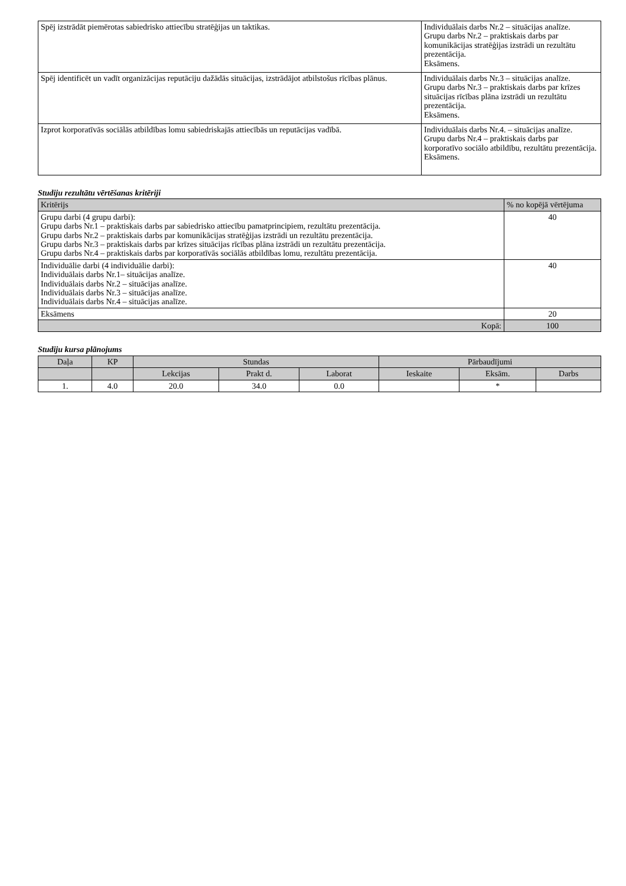| Spēj izstrādāt piemērotas sabiedrisko attiecību stratēģijas un taktikas. | Individuālais darbs Nr.2 – situācijas analīze. Grupu darbs Nr.2 – praktiskais darbs par komunikācijas stratēģijas izstrādi un rezultātu prezentācija. Eksāmens. |
| Spēj identificēt un vadīt organizācijas reputāciju dažādās situācijas, izstrādājot atbilstošus rīcības plānus. | Individuālais darbs Nr.3 – situācijas analīze. Grupu darbs Nr.3 – praktiskais darbs par krīzes situācijas rīcības plāna izstrādi un rezultātu prezentācija. Eksāmens. |
| Izprot korporatīvās sociālās atbildības lomu sabiedriskajās attiecībās un reputācijas vadībā. | Individuālais darbs Nr.4. – situācijas analīze. Grupu darbs Nr.4 – praktiskais darbs par korporatīvo sociālo atbildību, rezultātu prezentācija. Eksāmens. |
Studiju rezultātu vērtēšanas kritēriji
| Kritērijs | % no kopējā vērtējuma |
| --- | --- |
| Grupu darbi (4 grupu darbi): Grupu darbs Nr.1 – praktiskais darbs par sabiedrisko attiecību pamatprincipiem, rezultātu prezentācija. Grupu darbs Nr.2 – praktiskais darbs par komunikācijas stratēģijas izstrādi un rezultātu prezentācija. Grupu darbs Nr.3 – praktiskais darbs par krīzes situācijas rīcības plāna izstrādi un rezultātu prezentācija. Grupu darbs Nr.4 – praktiskais darbs par korporatīvās sociālās atbildības lomu, rezultātu prezentācija. | 40 |
| Individuālie darbi (4 individuālie darbi): Individuālais darbs Nr.1– situācijas analīze. Individuālais darbs Nr.2 – situācijas analīze. Individuālais darbs Nr.3 – situācijas analīze. Individuālais darbs Nr.4 – situācijas analīze. | 40 |
| Eksāmens | 20 |
| Kopā: | 100 |
Studiju kursa plānojums
| Daļa | KP | Stundas | | | Pārbaudījumi | | |
| --- | --- | --- | --- | --- | --- | --- | --- |
| | | Lekcijas | Prakt d. | Laborat | Ieskaite | Eksām. | Darbs |
| 1. | 4.0 | 20.0 | 34.0 | 0.0 | | * | |